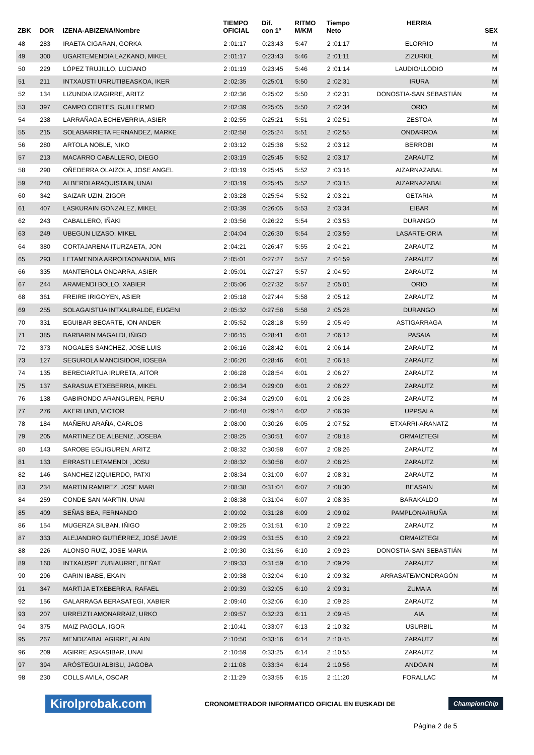| ZBK | DOR | IZENA-ABIZENA/Nombre | TIEMPO OFICIAL | Dif. con 1º | RITMO M/KM | Tiempo Neto | HERRIA | SEX |
| --- | --- | --- | --- | --- | --- | --- | --- | --- |
| 48 | 283 | IRAETA CIGARAN, GORKA | 2 :01:17 | 0:23:43 | 5:47 | 2 :01:17 | ELORRIO | M |
| 49 | 300 | UGARTEMENDIA LAZKANO, MIKEL | 2 :01:17 | 0:23:43 | 5:46 | 2 :01:11 | ZIZURKIL | M |
| 50 | 229 | LÓPEZ TRUJILLO, LUCIANO | 2 :01:19 | 0:23:45 | 5:46 | 2 :01:14 | LAUDIO/LLODIO | M |
| 51 | 211 | INTXAUSTI URRUTIBEASKOA, IKER | 2 :02:35 | 0:25:01 | 5:50 | 2 :02:31 | IRURA | M |
| 52 | 134 | LIZUNDIA IZAGIRRE, ARITZ | 2 :02:36 | 0:25:02 | 5:50 | 2 :02:31 | DONOSTIA-SAN SEBASTIÁN | M |
| 53 | 397 | CAMPO CORTES, GUILLERMO | 2 :02:39 | 0:25:05 | 5:50 | 2 :02:34 | ORIO | M |
| 54 | 238 | LARRAÑAGA ECHEVERRIA, ASIER | 2 :02:55 | 0:25:21 | 5:51 | 2 :02:51 | ZESTOA | M |
| 55 | 215 | SOLABARRIETA FERNANDEZ, MARKE | 2 :02:58 | 0:25:24 | 5:51 | 2 :02:55 | ONDARROA | M |
| 56 | 280 | ARTOLA NOBLE, NIKO | 2 :03:12 | 0:25:38 | 5:52 | 2 :03:12 | BERROBI | M |
| 57 | 213 | MACARRO CABALLERO, DIEGO | 2 :03:19 | 0:25:45 | 5:52 | 2 :03:17 | ZARAUTZ | M |
| 58 | 290 | OÑEDERRA OLAIZOLA, JOSE ANGEL | 2 :03:19 | 0:25:45 | 5:52 | 2 :03:16 | AIZARNAZABAL | M |
| 59 | 240 | ALBERDI ARAQUISTAIN, UNAI | 2 :03:19 | 0:25:45 | 5:52 | 2 :03:15 | AIZARNAZABAL | M |
| 60 | 342 | SAIZAR UZIN, ZIGOR | 2 :03:28 | 0:25:54 | 5:52 | 2 :03:21 | GETARIA | M |
| 61 | 407 | LASKURAIN GONZALEZ, MIKEL | 2 :03:39 | 0:26:05 | 5:53 | 2 :03:34 | EIBAR | M |
| 62 | 243 | CABALLERO, IÑAKI | 2 :03:56 | 0:26:22 | 5:54 | 2 :03:53 | DURANGO | M |
| 63 | 249 | UBEGUN LIZASO, MIKEL | 2 :04:04 | 0:26:30 | 5:54 | 2 :03:59 | LASARTE-ORIA | M |
| 64 | 380 | CORTAJARENA ITURZAETA, JON | 2 :04:21 | 0:26:47 | 5:55 | 2 :04:21 | ZARAUTZ | M |
| 65 | 293 | LETAMENDIA ARROITAONANDIA, MIG | 2 :05:01 | 0:27:27 | 5:57 | 2 :04:59 | ZARAUTZ | M |
| 66 | 335 | MANTEROLA ONDARRA, ASIER | 2 :05:01 | 0:27:27 | 5:57 | 2 :04:59 | ZARAUTZ | M |
| 67 | 244 | ARAMENDI BOLLO, XABIER | 2 :05:06 | 0:27:32 | 5:57 | 2 :05:01 | ORIO | M |
| 68 | 361 | FREIRE IRIGOYEN, ASIER | 2 :05:18 | 0:27:44 | 5:58 | 2 :05:12 | ZARAUTZ | M |
| 69 | 255 | SOLAGAISTUA INTXAURALDE, EUGENI | 2 :05:32 | 0:27:58 | 5:58 | 2 :05:28 | DURANGO | M |
| 70 | 331 | EGUIBAR BECARTE, ION ANDER | 2 :05:52 | 0:28:18 | 5:59 | 2 :05:49 | ASTIGARRAGA | M |
| 71 | 385 | BARBARIN MAGALDI, IÑIGO | 2 :06:15 | 0:28:41 | 6:01 | 2 :06:12 | PASAIA | M |
| 72 | 373 | NOGALES SANCHEZ, JOSE LUIS | 2 :06:16 | 0:28:42 | 6:01 | 2 :06:14 | ZARAUTZ | M |
| 73 | 127 | SEGUROLA MANCISIDOR, IOSEBA | 2 :06:20 | 0:28:46 | 6:01 | 2 :06:18 | ZARAUTZ | M |
| 74 | 135 | BERECIARTUA IRURETA, AITOR | 2 :06:28 | 0:28:54 | 6:01 | 2 :06:27 | ZARAUTZ | M |
| 75 | 137 | SARASUA ETXEBERRIA, MIKEL | 2 :06:34 | 0:29:00 | 6:01 | 2 :06:27 | ZARAUTZ | M |
| 76 | 138 | GABIRONDO ARANGUREN, PERU | 2 :06:34 | 0:29:00 | 6:01 | 2 :06:28 | ZARAUTZ | M |
| 77 | 276 | AKERLUND, VICTOR | 2 :06:48 | 0:29:14 | 6:02 | 2 :06:39 | UPPSALA | M |
| 78 | 184 | MAÑERU ARAÑA, CARLOS | 2 :08:00 | 0:30:26 | 6:05 | 2 :07:52 | ETXARRI-ARANATZ | M |
| 79 | 205 | MARTINEZ DE ALBENIZ, JOSEBA | 2 :08:25 | 0:30:51 | 6:07 | 2 :08:18 | ORMAIZTEGI | M |
| 80 | 143 | SAROBE EGUIGUREN, ARITZ | 2 :08:32 | 0:30:58 | 6:07 | 2 :08:26 | ZARAUTZ | M |
| 81 | 133 | ERRASTI LETAMENDI , JOSU | 2 :08:32 | 0:30:58 | 6:07 | 2 :08:25 | ZARAUTZ | M |
| 82 | 146 | SANCHEZ IZQUIERDO, PATXI | 2 :08:34 | 0:31:00 | 6:07 | 2 :08:31 | ZARAUTZ | M |
| 83 | 234 | MARTIN RAMIREZ, JOSE MARI | 2 :08:38 | 0:31:04 | 6:07 | 2 :08:30 | BEASAIN | M |
| 84 | 259 | CONDE SAN MARTIN, UNAI | 2 :08:38 | 0:31:04 | 6:07 | 2 :08:35 | BARAKALDO | M |
| 85 | 409 | SEÑAS BEA, FERNANDO | 2 :09:02 | 0:31:28 | 6:09 | 2 :09:02 | PAMPLONA/IRUÑA | M |
| 86 | 154 | MUGERZA SILBAN, IÑIGO | 2 :09:25 | 0:31:51 | 6:10 | 2 :09:22 | ZARAUTZ | M |
| 87 | 333 | ALEJANDRO GUTIÉRREZ, JOSÉ JAVIE | 2 :09:29 | 0:31:55 | 6:10 | 2 :09:22 | ORMAIZTEGI | M |
| 88 | 226 | ALONSO RUIZ, JOSE MARIA | 2 :09:30 | 0:31:56 | 6:10 | 2 :09:23 | DONOSTIA-SAN SEBASTIÁN | M |
| 89 | 160 | INTXAUSPE ZUBIAURRE, BEÑAT | 2 :09:33 | 0:31:59 | 6:10 | 2 :09:29 | ZARAUTZ | M |
| 90 | 296 | GARIN IBABE, EKAIN | 2 :09:38 | 0:32:04 | 6:10 | 2 :09:32 | ARRASATE/MONDRAGÓN | M |
| 91 | 347 | MARTIJA ETXEBERRIA, RAFAEL | 2 :09:39 | 0:32:05 | 6:10 | 2 :09:31 | ZUMAIA | M |
| 92 | 156 | GALARRAGA BERASATEGI, XABIER | 2 :09:40 | 0:32:06 | 6:10 | 2 :09:28 | ZARAUTZ | M |
| 93 | 207 | URREIZTI AMONARRAIZ, URKO | 2 :09:57 | 0:32:23 | 6:11 | 2 :09:45 | AIA | M |
| 94 | 375 | MAIZ PAGOLA, IGOR | 2 :10:41 | 0:33:07 | 6:13 | 2 :10:32 | USURBIL | M |
| 95 | 267 | MENDIZABAL AGIRRE, ALAIN | 2 :10:50 | 0:33:16 | 6:14 | 2 :10:45 | ZARAUTZ | M |
| 96 | 209 | AGIRRE ASKASIBAR, UNAI | 2 :10:59 | 0:33:25 | 6:14 | 2 :10:55 | ZARAUTZ | M |
| 97 | 394 | ARÓSTEGUI ALBISU, JAGOBA | 2 :11:08 | 0:33:34 | 6:14 | 2 :10:56 | ANDOAIN | M |
| 98 | 230 | COLLS AVILA, OSCAR | 2 :11:29 | 0:33:55 | 6:15 | 2 :11:20 | FORALLAC | M |
Kirolprobak.com CRONOMETRADOR INFORMATICO OFICIAL EN EUSKADI DE ChampionChip
Página 2 de 5